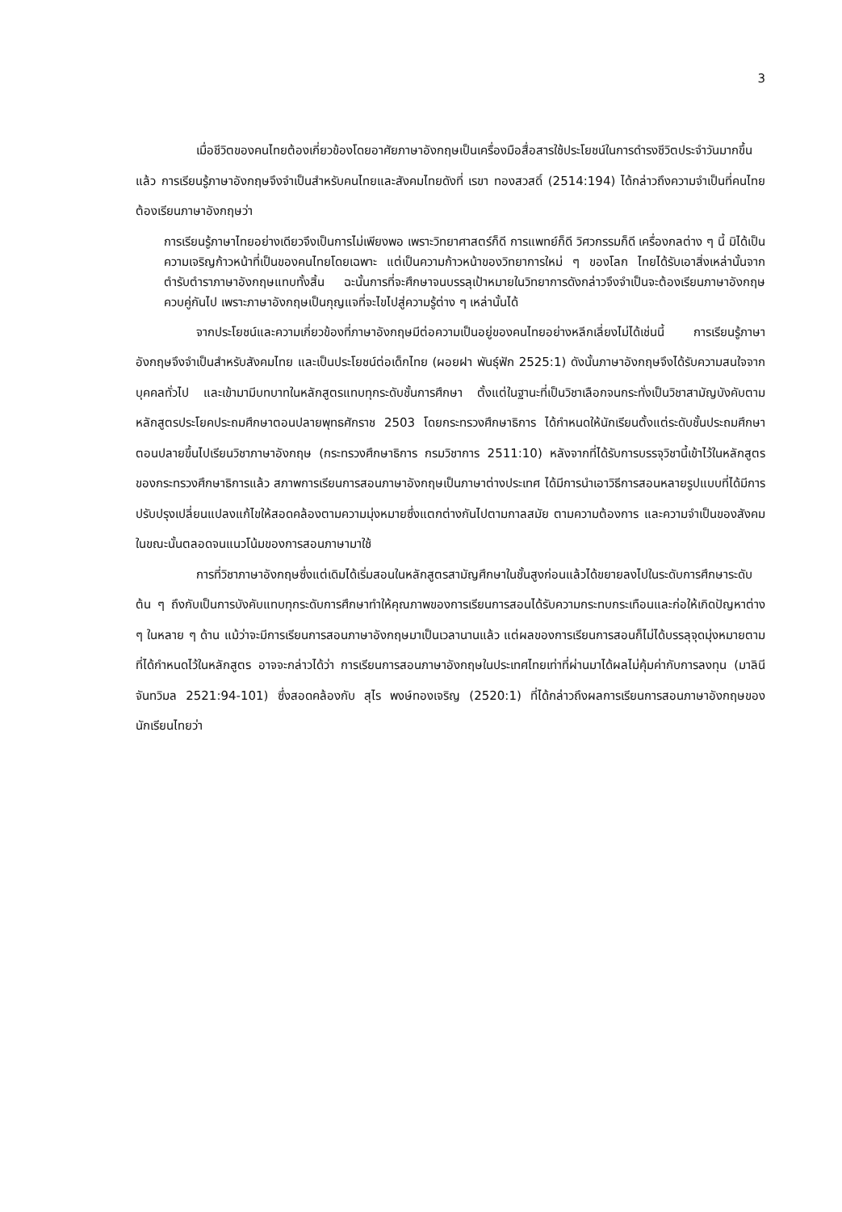3
เมื่อชีวิตของคนไทยต้องเกี่ยวข้องโดยอาศัยภาษาอังกฤษเป็นเครื่องมือสื่อสารใช้ประโยชน์ในการดำรงชีวิตประจำวันมากขึ้นแล้ว การเรียนรู้ภาษาอังกฤษจึงจำเป็นสำหรับคนไทยและสังคมไทยดังที่ เรขา ทองสวสดิ์ (2514:194) ได้กล่าวถึงความจำเป็นที่คนไทยต้องเรียนภาษาอังกฤษว่า
การเรียนรู้ภาษาไทยอย่างเดียวจึงเป็นการไม่เพียงพอ เพราะวิทยาศาสตร์ก็ดี การแพทย์ก็ดี วิศวกรรมก็ดี เครื่องกลต่าง ๆ นี้ มิได้เป็นความเจริญก้าวหน้าที่เป็นของคนไทยโดยเฉพาะ แต่เป็นความก้าวหน้าของวิทยาการใหม่ ๆ ของโลก ไทยได้รับเอาสิ่งเหล่านั้นจากตำรับตำราภาษาอังกฤษแทบทั้งสิ้น ฉะนั้นการที่จะศึกษาจนบรรลุเป้าหมายในวิทยาการดังกล่าวจึงจำเป็นจะต้องเรียนภาษาอังกฤษควบคู่กันไป เพราะภาษาอังกฤษเป็นกุญแจที่จะไขไปสู่ความรู้ต่าง ๆ เหล่านั้นได้
จากประโยชน์และความเกี่ยวข้องที่ภาษาอังกฤษมีต่อความเป็นอยู่ของคนไทยอย่างหลีกเลี่ยงไม่ได้เช่นนี้ การเรียนรู้ภาษาอังกฤษจึงจำเป็นสำหรับสังคมไทย และเป็นประโยชน์ต่อเด็กไทย (ผอยฝา พันธุ์ฟัก 2525:1) ดังนั้นภาษาอังกฤษจึงได้รับความสนใจจากบุคคลทั่วไป และเข้ามามีบทบาทในหลักสูตรแทบทุกระดับชั้นการศึกษา ตั้งแต่ในฐานะที่เป็นวิชาเลือกจนกระทั่งเป็นวิชาสามัญบังคับตามหลักสูตรประโยคประถมศึกษาตอนปลายพุทธศักราช 2503 โดยกระทรวงศึกษาธิการ ได้กำหนดให้นักเรียนตั้งแต่ระดับชั้นประถมศึกษาตอนปลายขึ้นไปเรียนวิชาภาษาอังกฤษ (กระทรวงศึกษาธิการ กรมวิชาการ 2511:10) หลังจากที่ได้รับการบรรจุวิชานี้เข้าไว้ในหลักสูตรของกระทรวงศึกษาธิการแล้ว สภาพการเรียนการสอนภาษาอังกฤษเป็นภาษาต่างประเทศ ได้มีการนำเอาวิธีการสอนหลายรูปแบบที่ได้มีการปรับปรุงเปลี่ยนแปลงแก้ไขให้สอดคล้องตามความมุ่งหมายซึ่งแตกต่างกันไปตามกาลสมัย ตามความต้องการ และความจำเป็นของสังคมในขณะนั้นตลอดจนแนวโน้มของการสอนภาษามาใช้
การที่วิชาภาษาอังกฤษซึ่งแต่เดิมได้เริ่มสอนในหลักสูตรสามัญศึกษาในชั้นสูงก่อนแล้วได้ขยายลงไปในระดับการศึกษาระดับต้น ๆ ถึงกับเป็นการบังคับแทบทุกระดับการศึกษาทำให้คุณภาพของการเรียนการสอนได้รับความกระทบกระเทือนและก่อให้เกิดปัญหาต่าง ๆ ในหลาย ๆ ด้าน แม้ว่าจะมีการเรียนการสอนภาษาอังกฤษมาเป็นเวลานานแล้ว แต่ผลของการเรียนการสอนก็ไม่ได้บรรลุจุดมุ่งหมายตามที่ได้กำหนดไว้ในหลักสูตร อาจจะกล่าวได้ว่า การเรียนการสอนภาษาอังกฤษในประเทศไทยเท่าที่ผ่านมาได้ผลไม่คุ้มค่ากับการลงทุน (มาลินี จันทวิมล 2521:94-101) ซึ่งสอดคล้องกับ สุไร พงษ์ทองเจริญ (2520:1) ที่ได้กล่าวถึงผลการเรียนการสอนภาษาอังกฤษของนักเรียนไทยว่า